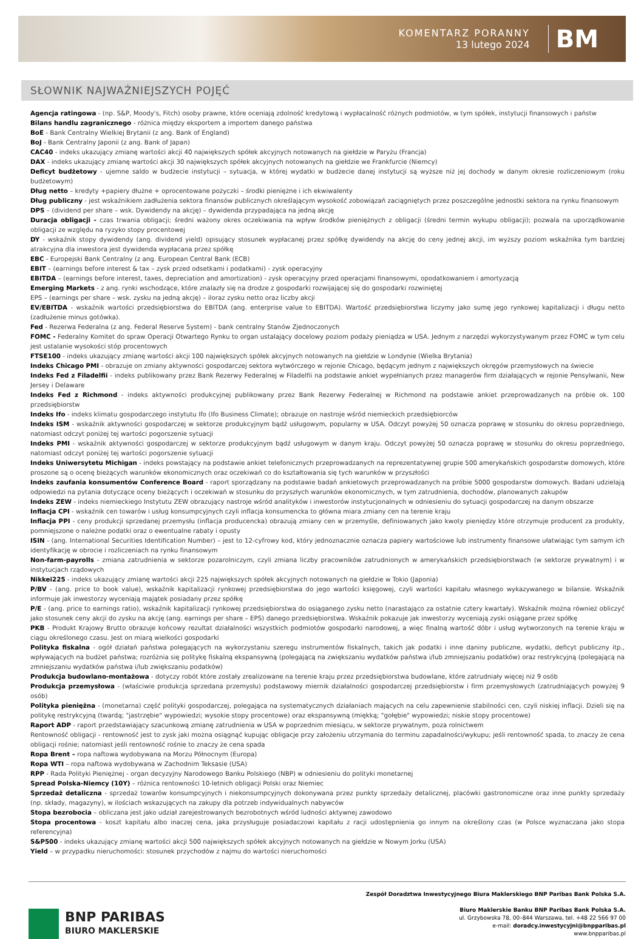KOMENTARZ PORANNY
13 lutego 2024
BM
SŁOWNIK NAJWAŻNIEJSZYCH POJĘĆ
Agencja ratingowa - (np. S&P, Moody's, Fitch) osoby prawne, które oceniają zdolność kredytową i wypłacalność różnych podmiotów, w tym spółek, instytucji finansowych i państw
Bilans handlu zagranicznego - różnica między eksportem a importem danego państwa
BoE - Bank Centralny Wielkiej Brytanii (z ang. Bank of England)
BoJ - Bank Centralny Japonii (z ang. Bank of Japan)
CAC40 - indeks ukazujący zmianę wartości akcji 40 największych spółek akcyjnych notowanych na giełdzie w Paryżu (Francja)
DAX - indeks ukazujący zmianę wartości akcji 30 największych spółek akcyjnych notowanych na giełdzie we Frankfurcie (Niemcy)
Deficyt budżetowy - ujemne saldo w budżecie instytucji – sytuacja, w której wydatki w budżecie danej instytucji są wyższe niż jej dochody w danym okresie rozliczeniowym (roku budżetowym)
Dług netto – kredyty +papiery dłużne + oprocentowane pożyczki – środki pieniężne i ich ekwiwalenty
Dług publiczny - jest wskaźnikiem zadłużenia sektora finansów publicznych określającym wysokość zobowiązań zaciągniętych przez poszczególne jednostki sektora na rynku finansowym
DPS – (dividend per share – wsk. Dywidendy na akcję) – dywidenda przypadająca na jedną akcję
Duracja obligacji - czas trwania obligacji; średni ważony okres oczekiwania na wpływ środków pieniężnych z obligacji (średni termin wykupu obligacji); pozwala na uporządkowanie obligacji ze względu na ryzyko stopy procentowej
DY - wskaźnik stopy dywidendy (ang. dividend yield) opisujący stosunek wypłacanej przez spółkę dywidendy na akcję do ceny jednej akcji, im wyższy poziom wskaźnika tym bardziej atrakcyjna dla inwestora jest dywidenda wypłacana przez spółkę
EBC - Europejski Bank Centralny (z ang. European Central Bank (ECB)
EBIT – (earnings before interest & tax – zysk przed odsetkami i podatkami) - zysk operacyjny
EBITDA – (earnings before interest, taxes, depreciation and amortization) - zysk operacyjny przed operacjami finansowymi, opodatkowaniem i amortyzacją
Emerging Markets - z ang. rynki wschodzące, które znalazły się na drodze z gospodarki rozwijającej się do gospodarki rozwiniętej
EPS – (earnings per share – wsk. zysku na jedną akcję) – iloraz zysku netto oraz liczby akcji
EV/EBITDA - wskaźnik wartości przedsiębiorstwa do EBITDA (ang. enterprise value to EBITDA). Wartość przedsiębiorstwa liczymy jako sumę jego rynkowej kapitalizacji i długu netto (zadłużenie minus gotówka).
Fed - Rezerwa Federalna (z ang. Federal Reserve System) - bank centralny Stanów Zjednoczonych
FOMC - Federalny Komitet do spraw Operacji Otwartego Rynku to organ ustalający docelowy poziom podaży pieniądza w USA. Jednym z narzędzi wykorzystywanym przez FOMC w tym celu jest ustalanie wysokości stóp procentowych
FTSE100 - indeks ukazujący zmianę wartości akcji 100 największych spółek akcyjnych notowanych na giełdzie w Londynie (Wielka Brytania)
Indeks Chicago PMI - obrazuje on zmiany aktywności gospodarczej sektora wytwórczego w rejonie Chicago, będącym jednym z największych okręgów przemysłowych na świecie
Indeks Fed z Filadelfii - indeks publikowany przez Bank Rezerwy Federalnej w Filadelfii na podstawie ankiet wypełnianych przez managerów firm działających w rejonie Pensylwanii, New Jersey i Delaware
Indeks Fed z Richmond - indeks aktywności produkcyjnej publikowany przez Bank Rezerwy Federalnej w Richmond na podstawie ankiet przeprowadzanych na próbie ok. 100 przedsiębiorstw
Indeks Ifo - indeks klimatu gospodarczego instytutu Ifo (Ifo Business Climate); obrazuje on nastroje wśród niemieckich przedsiębiorców
Indeks ISM - wskaźnik aktywności gospodarczej w sektorze produkcyjnym bądź usługowym, popularny w USA. Odczyt powyżej 50 oznacza poprawę w stosunku do okresu poprzedniego, natomiast odczyt poniżej tej wartości pogorszenie sytuacji
Indeks PMI - wskaźnik aktywności gospodarczej w sektorze produkcyjnym bądź usługowym w danym kraju. Odczyt powyżej 50 oznacza poprawę w stosunku do okresu poprzedniego, natomiast odczyt poniżej tej wartości pogorszenie sytuacji
Indeks Uniwersytetu Michigan - indeks powstający na podstawie ankiet telefonicznych przeprowadzanych na reprezentatywnej grupie 500 amerykańskich gospodarstw domowych, które proszone są o ocenę bieżących warunków ekonomicznych oraz oczekiwań co do kształtowania się tych warunków w przyszłości
Indeks zaufania konsumentów Conference Board - raport sporządzany na podstawie badań ankietowych przeprowadzanych na próbie 5000 gospodarstw domowych. Badani udzielają odpowiedzi na pytania dotyczące oceny bieżących i oczekiwań w stosunku do przyszłych warunków ekonomicznych, w tym zatrudnienia, dochodów, planowanych zakupów
Indeks ZEW - indeks niemieckiego Instytutu ZEW obrazujący nastroje wśród analityków i inwestorów instytucjonalnych w odniesieniu do sytuacji gospodarczej na danym obszarze
Inflacja CPI - wskaźnik cen towarów i usług konsumpcyjnych czyli inflacja konsumencka to główna miara zmiany cen na terenie kraju
Inflacja PPI - ceny produkcji sprzedanej przemysłu (inflacja producencka) obrazują zmiany cen w przemyśle, definiowanych jako kwoty pieniędzy które otrzymuje producent za produkty, pomniejszone o należne podatki oraz o ewentualne rabaty i opusty
ISIN - (ang. International Securities Identification Number) – jest to 12-cyfrowy kod, który jednoznacznie oznacza papiery wartościowe lub instrumenty finansowe ułatwiając tym samym ich identyfikację w obrocie i rozliczeniach na rynku finansowym
Non-farm-payrolls - zmiana zatrudnienia w sektorze pozarolniczym, czyli zmiana liczby pracowników zatrudnionych w amerykańskich przedsiębiorstwach (w sektorze prywatnym) i w instytucjach rządowych
Nikkei225 - indeks ukazujący zmianę wartości akcji 225 największych spółek akcyjnych notowanych na giełdzie w Tokio (Japonia)
P/BV - (ang. price to book value), wskaźnik kapitalizacji rynkowej przedsiębiorstwa do jego wartości księgowej, czyli wartości kapitału własnego wykazywanego w bilansie. Wskaźnik informuje jak inwestorzy wyceniają majątek posiadany przez spółkę
P/E - (ang. price to earnings ratio), wskaźnik kapitalizacji rynkowej przedsiębiorstwa do osiąganego zysku netto (narastająco za ostatnie cztery kwartały). Wskaźnik można również obliczyć jako stosunek ceny akcji do zysku na akcję (ang. earnings per share – EPS) danego przedsiębiorstwa. Wskaźnik pokazuje jak inwestorzy wyceniają zyski osiągane przez spółkę
PKB - Produkt Krajowy Brutto obrazuje końcowy rezultat działalności wszystkich podmiotów gospodarki narodowej, a więc finalną wartość dóbr i usług wytworzonych na terenie kraju w ciągu określonego czasu. Jest on miarą wielkości gospodarki
Polityka fiskalna - ogół działań państwa polegających na wykorzystaniu szeregu instrumentów fiskalnych, takich jak podatki i inne daniny publiczne, wydatki, deficyt publiczny itp., wpływających na budżet państwa; rozróżnia się politykę fiskalną ekspansywną (polegającą na zwiększaniu wydatków państwa i/lub zmniejszaniu podatków) oraz restrykcyjną (polegającą na zmniejszaniu wydatków państwa i/lub zwiększaniu podatków)
Produkcja budowlano-montażowa - dotyczy robót które zostały zrealizowane na terenie kraju przez przedsiębiorstwa budowlane, które zatrudniały więcej niż 9 osób
Produkcja przemysłowa - (właściwie produkcja sprzedana przemysłu) podstawowy miernik działalności gospodarczej przedsiębiorstw i firm przemysłowych (zatrudniających powyżej 9 osób)
Polityka pieniężna - (monetarna) część polityki gospodarczej, polegająca na systematycznych działaniach mających na celu zapewnienie stabilności cen, czyli niskiej inflacji. Dzieli się na politykę restrykcyjną (twardą; "jastrzębie" wypowiedzi; wysokie stopy procentowe) oraz ekspansywną (miękką; "gołębie" wypowiedzi; niskie stopy procentowe)
Raport ADP - raport przedstawiający szacunkową zmianę zatrudnienia w USA w poprzednim miesiącu, w sektorze prywatnym, poza rolnictwem
Rentowność obligacji - rentowność jest to zysk jaki można osiągnąć kupując obligacje przy założeniu utrzymania do terminu zapadalności/wykupu; jeśli rentowność spada, to znaczy że cena obligacji rośnie; natomiast jeśli rentowność rośnie to znaczy że cena spada
Ropa Brent – ropa naftowa wydobywana na Morzu Północnym (Europa)
Ropa WTI – ropa naftowa wydobywana w Zachodnim Teksasie (USA)
RPP - Rada Polityki Pieniężnej - organ decyzyjny Narodowego Banku Polskiego (NBP) w odniesieniu do polityki monetarnej
Spread Polska-Niemcy (10Y) – różnica rentowności 10-letnich obligacji Polski oraz Niemiec
Sprzedaż detaliczna - sprzedaż towarów konsumpcyjnych i niekonsumpcyjnych dokonywana przez punkty sprzedaży detalicznej, placówki gastronomiczne oraz inne punkty sprzedaży (np. składy, magazyny), w ilościach wskazujących na zakupy dla potrzeb indywidualnych nabywców
Stopa bezrobocia – obliczana jest jako udział zarejestrowanych bezrobotnych wśród ludności aktywnej zawodowo
Stopa procentowa - koszt kapitału albo inaczej cena, jaka przysługuje posiadaczowi kapitału z racji udostępnienia go innym na określony czas (w Polsce wyznaczana jako stopa referencyjna)
S&P500 - indeks ukazujący zmianę wartości akcji 500 największych spółek akcyjnych notowanych na giełdzie w Nowym Jorku (USA)
Yield – w przypadku nieruchomości: stosunek przychodów z najmu do wartości nieruchomości
BNP PARIBAS
BIURO MAKLERSKIE
Zespół Doradztwa Inwestycyjnego Biura Maklerskiego BNP Paribas Bank Polska S.A.
Biuro Maklerskie Banku BNP Paribas Bank Polska S.A.
ul. Grzybowska 78, 00–844 Warszawa, tel. +48 22 566 97 00
e-mail: doradcy.inwestycyjni@bnpparibas.pl
www.bnpparibas.pl